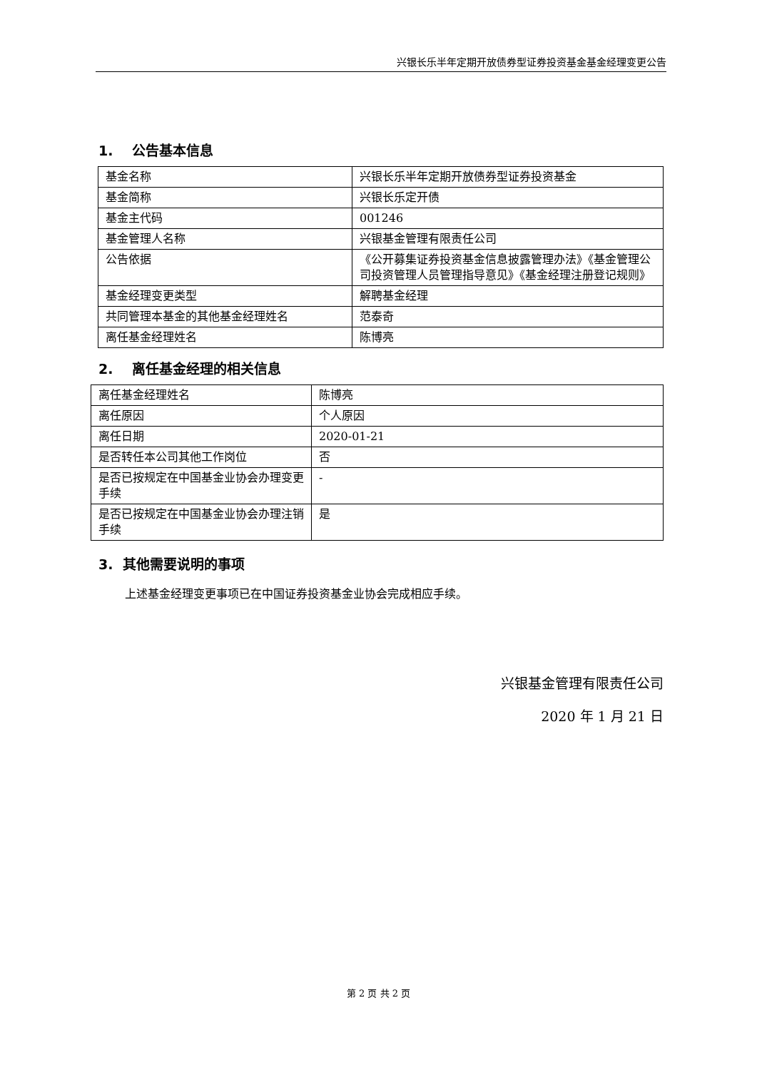兴银长乐半年定期开放债券型证券投资基金基金经理变更公告
1. 公告基本信息
| 基金名称 | 兴银长乐半年定期开放债券型证券投资基金 |
| 基金简称 | 兴银长乐定开债 |
| 基金主代码 | 001246 |
| 基金管理人名称 | 兴银基金管理有限责任公司 |
| 公告依据 | 《公开募集证券投资基金信息披露管理办法》《基金管理公司投资管理人员管理指导意见》《基金经理注册登记规则》 |
| 基金经理变更类型 | 解聘基金经理 |
| 共同管理本基金的其他基金经理姓名 | 范泰奇 |
| 离任基金经理姓名 | 陈博亮 |
2. 离任基金经理的相关信息
| 离任基金经理姓名 | 陈博亮 |
| 离任原因 | 个人原因 |
| 离任日期 | 2020-01-21 |
| 是否转任本公司其他工作岗位 | 否 |
| 是否已按规定在中国基金业协会办理变更手续 | - |
| 是否已按规定在中国基金业协会办理注销手续 | 是 |
3. 其他需要说明的事项
上述基金经理变更事项已在中国证券投资基金业协会完成相应手续。
兴银基金管理有限责任公司
2020 年 1 月 21 日
第 2 页 共 2 页